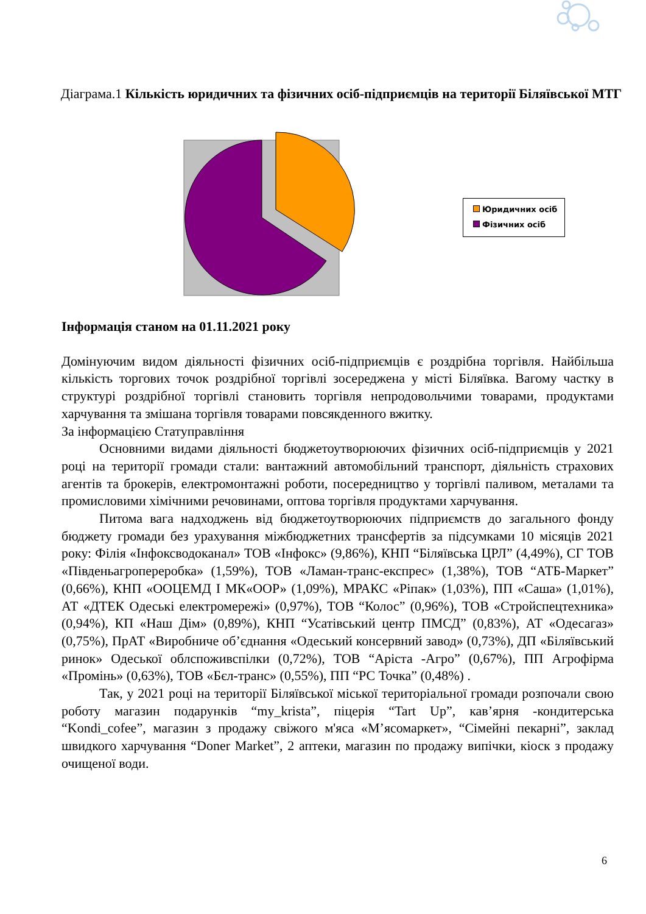Діаграма.1 Кількість юридичних та фізичних осіб-підприємців на території Біляївської МТГ
Юридичних осіб
Фізичних осіб
Інформація станом на 01.11.2021 року
Домінуючим видом діяльності фізичних осіб-підприємців є роздрібна торгівля. Найбільша кількість торгових точок роздрібної торгівлі зосереджена у місті Біляївка. Вагому частку в структурі роздрібної торгівлі становить торгівля непродовольчими товарами, продуктами харчування та змішана торгівля товарами повсякденного вжитку.
За інформацією Статуправління
Основними видами діяльності бюджетоутворюючих фізичних осіб-підприємців у 2021 році на території громади стали: вантажний автомобільний транспорт, діяльність страхових агентів та брокерів, електромонтажні роботи, посередництво у торгівлі паливом, металами та промисловими хімічними речовинами, оптова торгівля продуктами харчування.
Питома вага надходжень від бюджетоутворюючих підприємств до загального фонду бюджету громади без урахування міжбюджетних трансфертів за підсумками 10 місяців 2021 року: Філія «Інфоксводоканал» ТОВ «Інфокс» (9,86%), КНП “Біляївська ЦРЛ” (4,49%), СГ ТОВ «Південьагропереробка» (1,59%), ТОВ «Ламан-транс-експрес» (1,38%), ТОВ “АТБ-Маркет” (0,66%), КНП «ООЦЕМД І МК«ООР» (1,09%), МРАКС «Ріпак» (1,03%), ПП «Саша» (1,01%), АТ «ДТЕК Одеські електромережі» (0,97%), ТОВ “Колос” (0,96%), ТОВ «Стройспецтехника» (0,94%), КП «Наш Дім» (0,89%), КНП “Усатівський центр ПМСД” (0,83%), АТ «Одесагаз» (0,75%), ПрАТ «Виробниче об’єднання «Одеський консервний завод» (0,73%), ДП «Біляївський ринок» Одеської облспоживспілки (0,72%), ТОВ “Арiста -Агро” (0,67%), ПП Агрофірма «Промінь» (0,63%), ТОВ «Бєл-транс» (0,55%), ПП “РС Точка” (0,48%) .
Так, у 2021 році на території Біляївської міської територіальної громади розпочали свою роботу магазин подарунків “my_krista”, піцерія “Tart Up”, кав’ярня -кондитерська “Kondi_cofee”, магазин з продажу свіжого м'яса «М’ясомаркет», “Сімейні пекарні”, заклад швидкого харчування “Doner Market”, 2 аптеки, магазин по продажу випічки, кіоск з продажу очищеної води.
6